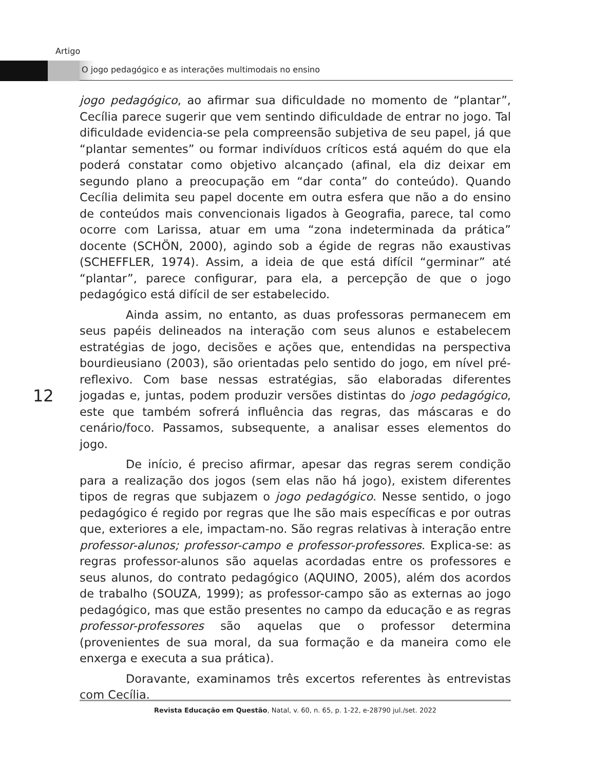Artigo
O jogo pedagógico e as interações multimodais no ensino
jogo pedagógico, ao afirmar sua dificuldade no momento de “plantar”, Cecília parece sugerir que vem sentindo dificuldade de entrar no jogo. Tal dificuldade evidencia-se pela compreensão subjetiva de seu papel, já que “plantar sementes” ou formar indivíduos críticos está aquém do que ela poderá constatar como objetivo alcançado (afinal, ela diz deixar em segundo plano a preocupação em “dar conta” do conteúdo). Quando Cecília delimita seu papel docente em outra esfera que não a do ensino de conteúdos mais convencionais ligados à Geografia, parece, tal como ocorre com Larissa, atuar em uma “zona indeterminada da prática” docente (SCHÖN, 2000), agindo sob a égide de regras não exaustivas (SCHEFFLER, 1974). Assim, a ideia de que está difícil “germinar” até “plantar”, parece configurar, para ela, a percepção de que o jogo pedagógico está difícil de ser estabelecido.
Ainda assim, no entanto, as duas professoras permanecem em seus papéis delineados na interação com seus alunos e estabelecem estratégias de jogo, decisões e ações que, entendidas na perspectiva bourdieusiano (2003), são orientadas pelo sentido do jogo, em nível pré-reflexivo. Com base nessas estratégias, são elaboradas diferentes jogadas e, juntas, podem produzir versões distintas do jogo pedagógico, este que também sofrerá influência das regras, das máscaras e do cenário/foco. Passamos, subsequente, a analisar esses elementos do jogo.
De início, é preciso afirmar, apesar das regras serem condição para a realização dos jogos (sem elas não há jogo), existem diferentes tipos de regras que subjazem o jogo pedagógico. Nesse sentido, o jogo pedagógico é regido por regras que lhe são mais específicas e por outras que, exteriores a ele, impactam-no. São regras relativas à interação entre professor-alunos; professor-campo e professor-professores. Explica-se: as regras professor-alunos são aquelas acordadas entre os professores e seus alunos, do contrato pedagógico (AQUINO, 2005), além dos acordos de trabalho (SOUZA, 1999); as professor-campo são as externas ao jogo pedagógico, mas que estão presentes no campo da educação e as regras professor-professores são aquelas que o professor determina (provenientes de sua moral, da sua formação e da maneira como ele enxerga e executa a sua prática).
Doravante, examinamos três excertos referentes às entrevistas com Cecília.
12
Revista Educação em Questão, Natal, v. 60, n. 65, p. 1-22, e-28790 jul./set. 2022